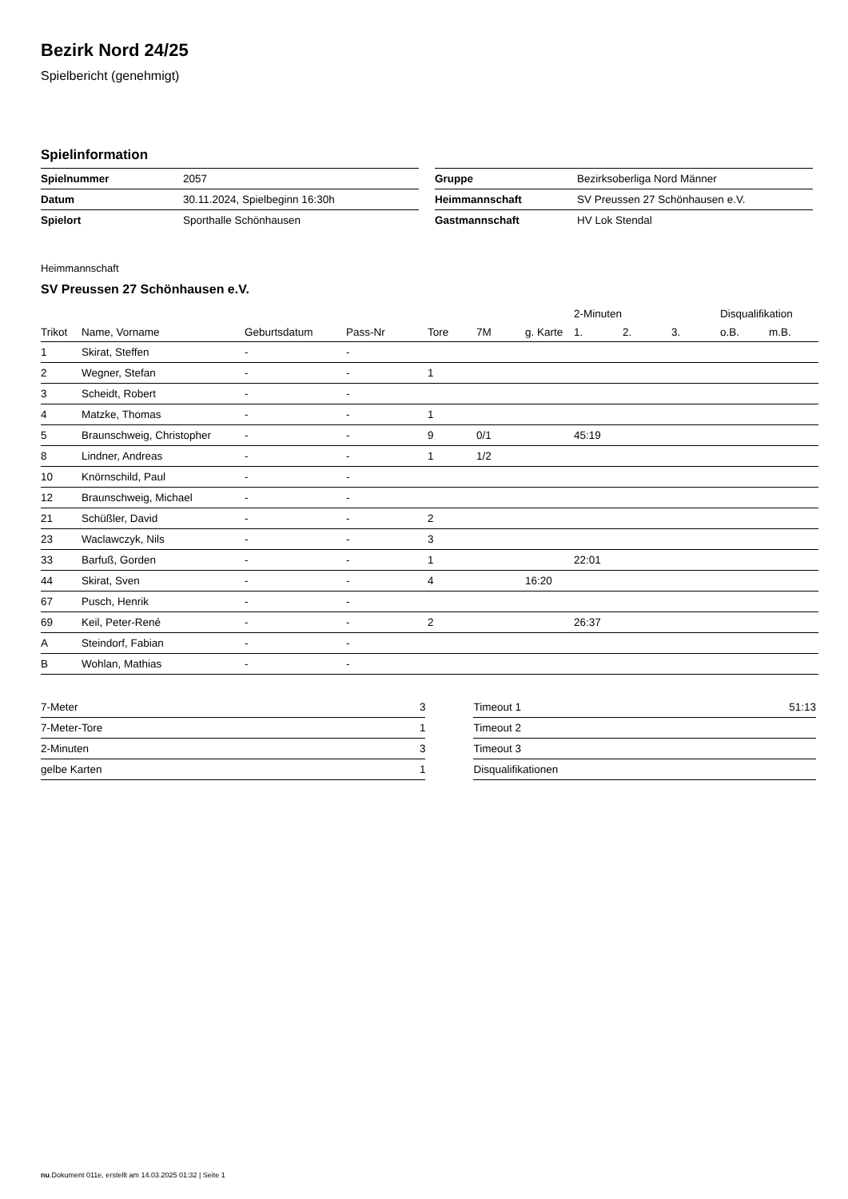Bezirk Nord 24/25
Spielbericht (genehmigt)
Spielinformation
| Spielnummer | 2057 |
| Datum | 30.11.2024, Spielbeginn 16:30h |
| Spielort | Sporthalle Schönhausen |
| Gruppe | Bezirksoberliga Nord Männer |
| Heimmannschaft | SV Preussen 27 Schönhausen e.V. |
| Gastmannschaft | HV Lok Stendal |
Heimmannschaft
SV Preussen 27 Schönhausen e.V.
| | | | | | | | 2-Minuten | | | Disqualifikation | |
| --- | --- | --- | --- | --- | --- | --- | --- | --- | --- | --- | --- |
| Trikot | Name, Vorname | Geburtsdatum | Pass-Nr | Tore | 7M | g. Karte | 1. | 2. | 3. | o.B. | m.B. |
| 1 | Skirat, Steffen | - | - | | | | | | | | |
| 2 | Wegner, Stefan | - | - | 1 | | | | | | | |
| 3 | Scheidt, Robert | - | - | | | | | | | | |
| 4 | Matzke, Thomas | - | - | 1 | | | | | | | |
| 5 | Braunschweig, Christopher | - | - | 9 | 0/1 | | 45:19 | | | | |
| 8 | Lindner, Andreas | - | - | 1 | 1/2 | | | | | | |
| 10 | Knörnschild, Paul | - | - | | | | | | | | |
| 12 | Braunschweig, Michael | - | - | | | | | | | | |
| 21 | Schüßler, David | - | - | 2 | | | | | | | |
| 23 | Waclawczyk, Nils | - | - | 3 | | | | | | | |
| 33 | Barfuß, Gorden | - | - | 1 | | | 22:01 | | | | |
| 44 | Skirat, Sven | - | - | 4 | | 16:20 | | | | | |
| 67 | Pusch, Henrik | - | - | | | | | | | | |
| 69 | Keil, Peter-René | - | - | 2 | | | 26:37 | | | | |
| A | Steindorf, Fabian | - | - | | | | | | | | |
| B | Wohlan, Mathias | - | - | | | | | | | | |
| 7-Meter | 3 |
| 7-Meter-Tore | 1 |
| 2-Minuten | 3 |
| gelbe Karten | 1 |
| Timeout 1 | 51:13 |
| Timeout 2 | |
| Timeout 3 | |
| Disqualifikationen | |
nu.Dokument 011e, erstellt am 14.03.2025 01:32 | Seite 1